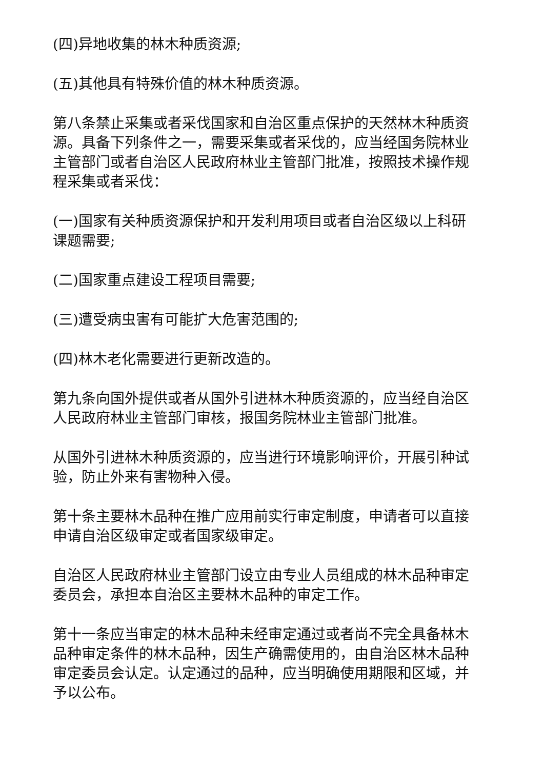(四)异地收集的林木种质资源;
(五)其他具有特殊价值的林木种质资源。
第八条禁止采集或者采伐国家和自治区重点保护的天然林木种质资源。具备下列条件之一，需要采集或者采伐的，应当经国务院林业主管部门或者自治区人民政府林业主管部门批准，按照技术操作规程采集或者采伐：
(一)国家有关种质资源保护和开发利用项目或者自治区级以上科研课题需要;
(二)国家重点建设工程项目需要;
(三)遭受病虫害有可能扩大危害范围的;
(四)林木老化需要进行更新改造的。
第九条向国外提供或者从国外引进林木种质资源的，应当经自治区人民政府林业主管部门审核，报国务院林业主管部门批准。
从国外引进林木种质资源的，应当进行环境影响评价，开展引种试验，防止外来有害物种入侵。
第十条主要林木品种在推广应用前实行审定制度，申请者可以直接申请自治区级审定或者国家级审定。
自治区人民政府林业主管部门设立由专业人员组成的林木品种审定委员会，承担本自治区主要林木品种的审定工作。
第十一条应当审定的林木品种未经审定通过或者尚不完全具备林木品种审定条件的林木品种，因生产确需使用的，由自治区林木品种审定委员会认定。认定通过的品种，应当明确使用期限和区域，并予以公布。